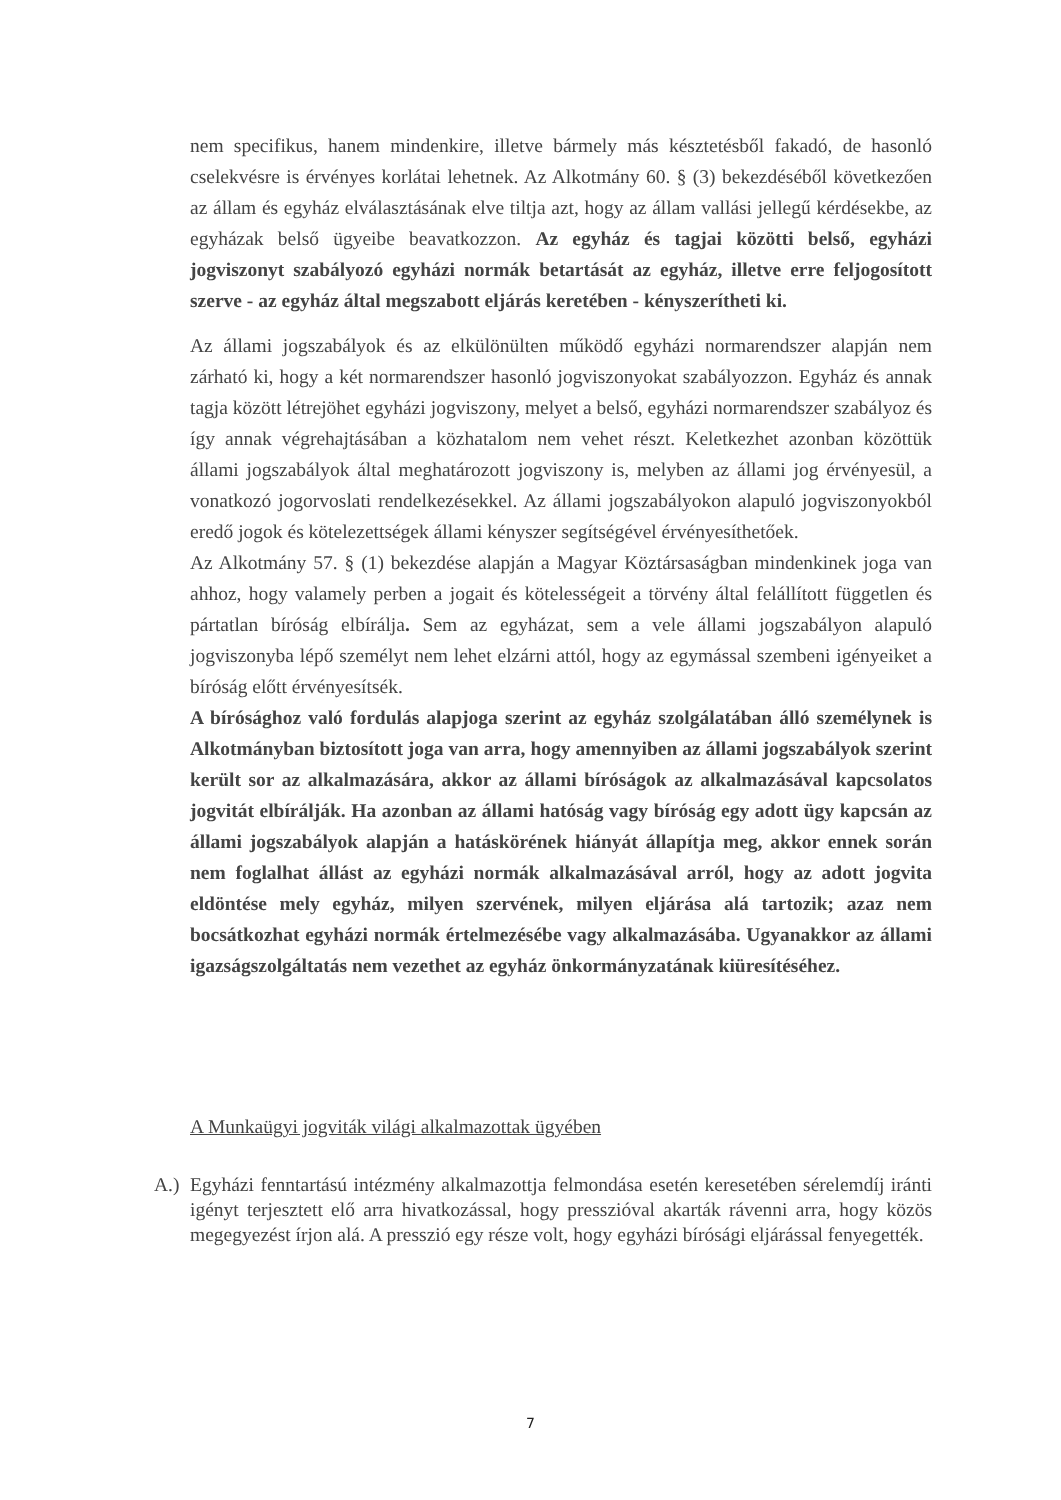nem specifikus, hanem mindenkire, illetve bármely más késztetésből fakadó, de hasonló cselekvésre is érvényes korlátai lehetnek. Az Alkotmány 60. § (3) bekezdéséből következően az állam és egyház elválasztásának elve tiltja azt, hogy az állam vallási jellegű kérdésekbe, az egyházak belső ügyeibe beavatkozzon. Az egyház és tagjai közötti belső, egyházi jogviszonyt szabályozó egyházi normák betartását az egyház, illetve erre feljogosított szerve - az egyház által megszabott eljárás keretében - kényszerítheti ki.
Az állami jogszabályok és az elkülönülten működő egyházi normarendszer alapján nem zárható ki, hogy a két normarendszer hasonló jogviszonyokat szabályozzon. Egyház és annak tagja között létrejöhet egyházi jogviszony, melyet a belső, egyházi normarendszer szabályoz és így annak végrehajtásában a közhatalom nem vehet részt. Keletkezhet azonban közöttük állami jogszabályok által meghatározott jogviszony is, melyben az állami jog érvényesül, a vonatkozó jogorvoslati rendelkezésekkel. Az állami jogszabályokon alapuló jogviszonyokból eredő jogok és kötelezettségek állami kényszer segítségével érvényesíthetőek.
Az Alkotmány 57. § (1) bekezdése alapján a Magyar Köztársaságban mindenkinek joga van ahhoz, hogy valamely perben a jogait és kötelességeit a törvény által felállított független és pártatlan bíróság elbírálja. Sem az egyházat, sem a vele állami jogszabályon alapuló jogviszonyba lépő személyt nem lehet elzárni attól, hogy az egymással szembeni igényeiket a bíróság előtt érvényesítsék.
A bírósághoz való fordulás alapjoga szerint az egyház szolgálatában álló személynek is Alkotmányban biztosított joga van arra, hogy amennyiben az állami jogszabályok szerint került sor az alkalmazására, akkor az állami bíróságok az alkalmazásával kapcsolatos jogvitát elbírálják. Ha azonban az állami hatóság vagy bíróság egy adott ügy kapcsán az állami jogszabályok alapján a hatáskörének hiányát állapítja meg, akkor ennek során nem foglalhat állást az egyházi normák alkalmazásával arról, hogy az adott jogvita eldöntése mely egyház, milyen szervének, milyen eljárása alá tartozik; azaz nem bocsátkozhat egyházi normák értelmezésébe vagy alkalmazásába. Ugyanakkor az állami igazságszolgáltatás nem vezethet az egyház önkormányzatának kiüresítéséhez.
A Munkaügyi jogviták világi alkalmazottak ügyében
A.) Egyházi fenntartású intézmény alkalmazottja felmondása esetén keresetében sérelemdíj iránti igényt terjesztett elő arra hivatkozással, hogy presszióval akarták rávenni arra, hogy közös megegyezést írjon alá. A presszió egy része volt, hogy egyházi bírósági eljárással fenyegették.
7